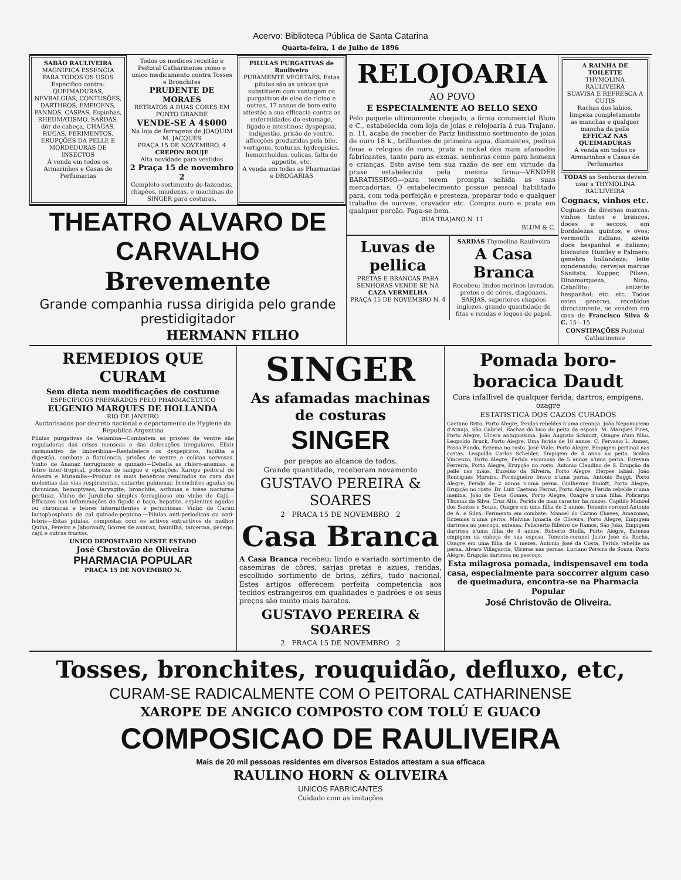Acervo: Biblioteca Pública de Santa Catarina
Quarta-feira, 1 de Julho de 1896
SABÃO RAULIVEIRA
MAGNIFICA ESSENCIA PARA TODOS OS USOS
Especifico contra: QUEIMADURAS, NEVRALGIAS, CONTUSÕES, DARTHROS, EMPIGENS, PANNOS, CASPAS, Espinhas, RHEUMATISMO, SARDAS, dôr de cabeça, CHAGAS, RUGAS, FERIMENTOS, ERUPÇÕES DA PELLE E MORDEDURAS DE INSECTOS
Á venda em todos os Armarinhos e Casas de Perfumarias
Todos os medicos receitão e Peitoral Catharinense como o unico medicamento contra Tosses e Bronchites
PRUDENTE DE MORAES
RETRATOS A DUAS CORES EM PONTO GRANDE
VENDE-SE A 4$000
Na loja de ferragens de JOAQUIM M. JACQUES
PRAÇA 15 DE NOVEMBRO, 4
CREPON ROUJE
Alta novidade para vestidos
2 Praça 15 de novembro 2
Completo sortimento de fazendas, chapéos, miudezas, e machinas de SINGER para costuras.
PILULAS PURGATIVAS de Rauliveira
PURAMENTE VEGETAES. Estas pilulas são as unicas que substituem com vantagem os purgativos de oleo de ricino e outros. 17 annos de bom exito attestão a sua efficacia contra as enfermidades do estomago, figado e intestinos; dyspepsia, indigestão, prisão de ventre, affecções produzidas pela bile, vertigens, tonturas, hydropisias, hemorrhoidas, colicas, falta de appetite, etc.
A venda em todas as Pharmacias e DROGARIAS
THEATRO ALVARO DE CARVALHO
Brevemente
Grande companhia russa dirigida pelo grande prestidigitador
HERMANN FILHO
RELOJOARIA
AO POVO
E ESPECIALMENTE AO BELLO SEXO
Pelo paquete ultimamente chegado, a firma commercial Blum e C., estabelecida com loja de joias e relojoaria á rua Trajano, n. 11, acaba de receber de Pariz lindissimo sortimento de joias de ouro 18 k., brilhantes de primeira agua, diamantes, pedras finas e relogios de ouro, prata e nickel dos mais afamados fabricantes, tanto para as exmas. senhoras como para homens e crianças. Este aviso tem sua razão de ser em virtude da praxe estabelecida pela mesma firma—VENDER BARATISSIMO—para terem prompta sahida as suas mercadorias. O estabelecimento possue pessoal habilitado para, com toda perfeição e presteza, preparar todo e qualquer trabalho de ourives, cravador etc. Compra ouro e prata em qualquer porção. Paga-se bem.
RUA TRAJANO N. 11
BLUM & C.
Luvas de pellica
PRETAS E BRANCAS PARA SENHORAS VENDE-SE NA CAZA VERMELHA
PRAÇA 15 DE NOVEMBRO N. 4
SARDAS Thymolina Rauliveira
A Casa Branca
Recebeu: lindos merinós lavrados, pretos e de côres, diagonaes. SARJAS, superiores chapéos inglezes, grande quantidade de fitas e rendas e leques de papel.
A RAINHA DE TOILETTE
THYMOLINA RAULIVEIRA
SUAVISA E REFRESCA A CUTIS
Rachas dos labios, limpeza completamente as manchas e qualquer mancha da pelle
EFFICAZ NAS QUEIMADURAS
A venda em todos os Armarinhos e Casas de Perfumarias
TODAS as Senhoras devem usar a THYMOLINA RAULIVEIRA
Cognacs, vinhos etc.
Cognacs de diversas marcas, vinhos tintos e brancos, doces e seccos, em bordalezas, quintos, e ovos; vermouth italiano, azeite doce hespanhol e italiano; biscoutos Huntley e Palmers; genebra hollandeza; leite condensado; cervejas marcas Sanitats, Kupper, Pilsen, Dinamarqueza, Nina, Caballito; anizette hespanhol; etc. etc. Todos estes generos, recebidos directamente, se vendem em casa de Francisco Silva & C. 15—15
CONSTIPAÇÕES Peitoral Catharinense
REMEDIOS QUE CURAM
Sem dieta nem modificações de costume
ESPECIFICOS PREPARADOS PELO PHARMACEUTICO
EUGENIO MARQUES DE HOLLANDA
RIO DE JANEIRO
Auctorisados por decreto nacional e departamento de Hygiene da Republica Argentina
Pilulas purgativas de Velamina—Combatem as prisões de ventre são reguladoras das crises menseas e das defecações irregulares. Elixir carminativo de Imberibina—Restabelece os dyspepticos, facilita a digestão, combate a flatulencia, prisões de ventre e colicas nervosas. Vinho de Ananaz ferruginoso e quinado—Debella as chloro-anemias, a febre inter-tropical, pobreza de sangue e opilações. Xarope peitoral de Aroeira e Mutamba—Produz os mais beneficos resultados na cura das molestias das vias respiratorias, catarrho pulmonar, bronchites agudas ou chronicas, hemoptyses, laryngite, bronchite, asthmas e tosse nocturna pertinaz. Vinho de Jurubeba simples ferruginoso em vinho de Cajú—Efficazes nas inflammações do figado e baço, hepatite, esplenites agudas ou chronicas e febres intermittentes e perniciosas. Vinho de Cacau lactophosphato de cal quinado-peptona.—Pilulas anti-periodicas ou anti-febris—Estas pilulas, compostas com os activos extractivos de melhor Quina, Pereiro e Jaborandy, licores de ananaz, baunilha, tanjerina, pecego, cajú e outras fructas.
UNICO DEPOSITARIO NESTE ESTADO
José Chrstovão de Oliveira
PHARMACIA POPULAR
PRAÇA 15 DE NOVEMBRO N.
SINGER
As afamadas machinas de costuras
SINGER
por preços ao alcance de todos.
Grande quantidade, receberam novamente
GUSTAVO PEREIRA & SOARES
2 PRACA 15 DE NOVEMBRO 2
Casa Branca
A Casa Branca recebeu: lindo e variado sortimento de casemiras de côres, sarjas pretas e azues, rendas, escolhido sortimento de brins, zéfirs, tudo nacional. Estes artigos offerecem perfeita competencia aos tecidos estrangeiros em qualidades e padrões e os seus preços são muito mais baratos.
GUSTAVO PEREIRA & SOARES
2 PRACA 15 DE NOVEMBRO 2
Pomada boro-boracica Daudt
Cura infallivel de qualquer ferida, dartros, empigens, ozagre
ESTATISTICA DOS CAZOS CURADOS
Caetano Brito, Porto Alegre, feridas rebeldes n'uma creança. João Nepomuceno d'Araujo, São Gabriel, Rachas do bico do peito da esposa. M. Marques Pires, Porto Alegre, Ulcera antiquissima. João Augusto Schmidt, Ozagre n'um filho. Leopoldo Bruck, Porto Alegre, Uma ferida de 10 annos. C. Fervasio L. Annes, Passo Fundo, Eczema no rosto. José Viale, Porto Alegre, Empigem pertinaz nas costas. Leopoldo Carlos Scheider, Empigem de 4 anno no peito. Scalco Vincenzo, Porto Alegre, Ferida escamosa de 5 annos n'uma perna. Estevam Ferreira, Porto Alegre, Erupção no rosto. Antonio Claudino de S. Erupção da pelle nas mãos. Euzebio da Silveira, Porto Alegre, Hérpes labial. João Rodrigues Moreira, Formigueiro bravo n'uma perna. Antonio Baggi, Porto Alegre, Ferida de 2 annos n'uma perna. Guilherme Einloft, Porto Alegre, Erupção no rosto. Dr. Luiz Caetano Ferraz, Porto Alegre, Ferida rebelde n'uma menina. João de Deus Gomes, Porto Alegre, Ozagre n'uma filha. Policarpo Thomaz da Silva, Cruz Alta, Ferida de mau caracter ha mezes. Capitão Manoel dos Santos e Souza, Ozagre em uma filha de 2 annos. Tenente-coronel Antonio de A. e Silva, Ferimento em combate. Manoel do Carmo Chaves, Amazonas, Eczemas n'uma perna. Malvina Ignacia de Oliveira, Porto Alegre, Empigem dartrosa no pescoço, extensa. Felisberto Ribeiro de Ramos, São João, Empigem dartrosa n'uma filha de 4 annos. Roberto Stella, Porto Alegre, Extensa empigem na cabeça de sua esposa. Tenente-coronel Justo José da Rocha, Ozagre em uma filha de 4 mezes. Antonio José da Costa, Ferida rebelde na perna. Alvaro Villagarcia, Ulceras nas pernas. Luciano Pereira de Souza, Porto Alegre, Erupção dartrosa no pescoço.
Esta milagrosa pomada, indispensavel em toda casa, especialmente para soccorrer algum caso de queimadura, encontra-se na Pharmacia Popular
José Christovão de Oliveira.
Tosses, bronchites, rouquidão, defluxo, etc,
CURAM-SE RADICALMENTE COM O PEITORAL CATHARINENSE
XAROPE DE ANGICO COMPOSTO COM TOLÚ E GUACO
COMPOSICAO DE RAULIVEIRA
Mais de 20 mil pessoas residentes em diversos Estados attestam a sua efficaca
RAULINO HORN & OLIVEIRA
UNICOS FABRICANTES
Cuidado com as imitações